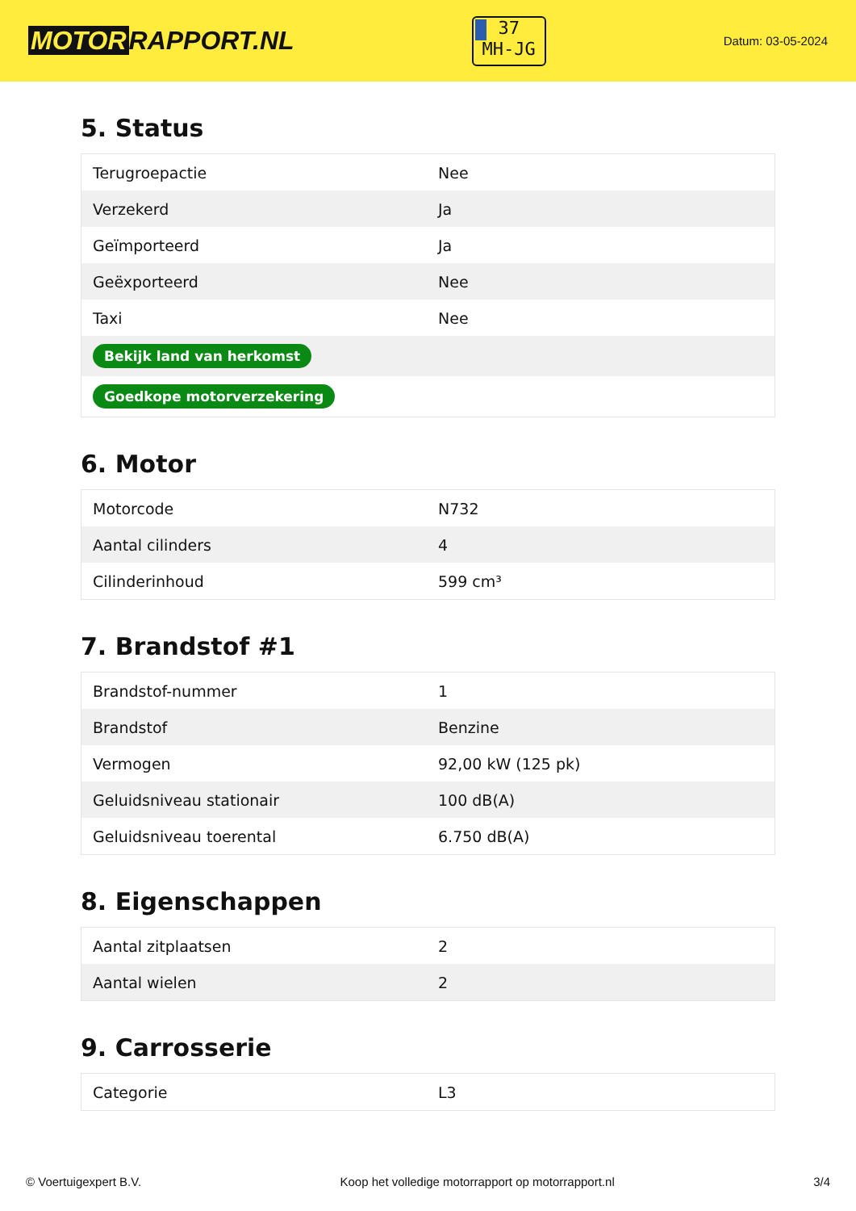MOTOR RAPPORT.NL
37
MH-JG
Datum: 03-05-2024
5. Status
| Terugroepactie | Nee |
| Verzekerd | Ja |
| Geïmporteerd | Ja |
| Geëxporteerd | Nee |
| Taxi | Nee |
| Bekijk land van herkomst | |
| Goedkope motorverzekering | |
6. Motor
| Motorcode | N732 |
| Aantal cilinders | 4 |
| Cilinderinhoud | 599 cm³ |
7. Brandstof #1
| Brandstof-nummer | 1 |
| Brandstof | Benzine |
| Vermogen | 92,00 kW (125 pk) |
| Geluidsniveau stationair | 100 dB(A) |
| Geluidsniveau toerental | 6.750 dB(A) |
8. Eigenschappen
| Aantal zitplaatsen | 2 |
| Aantal wielen | 2 |
9. Carrosserie
| Categorie | L3 |
© Voertuigexpert B.V. Koop het volledige motorrapport op motorrapport.nl 3/4